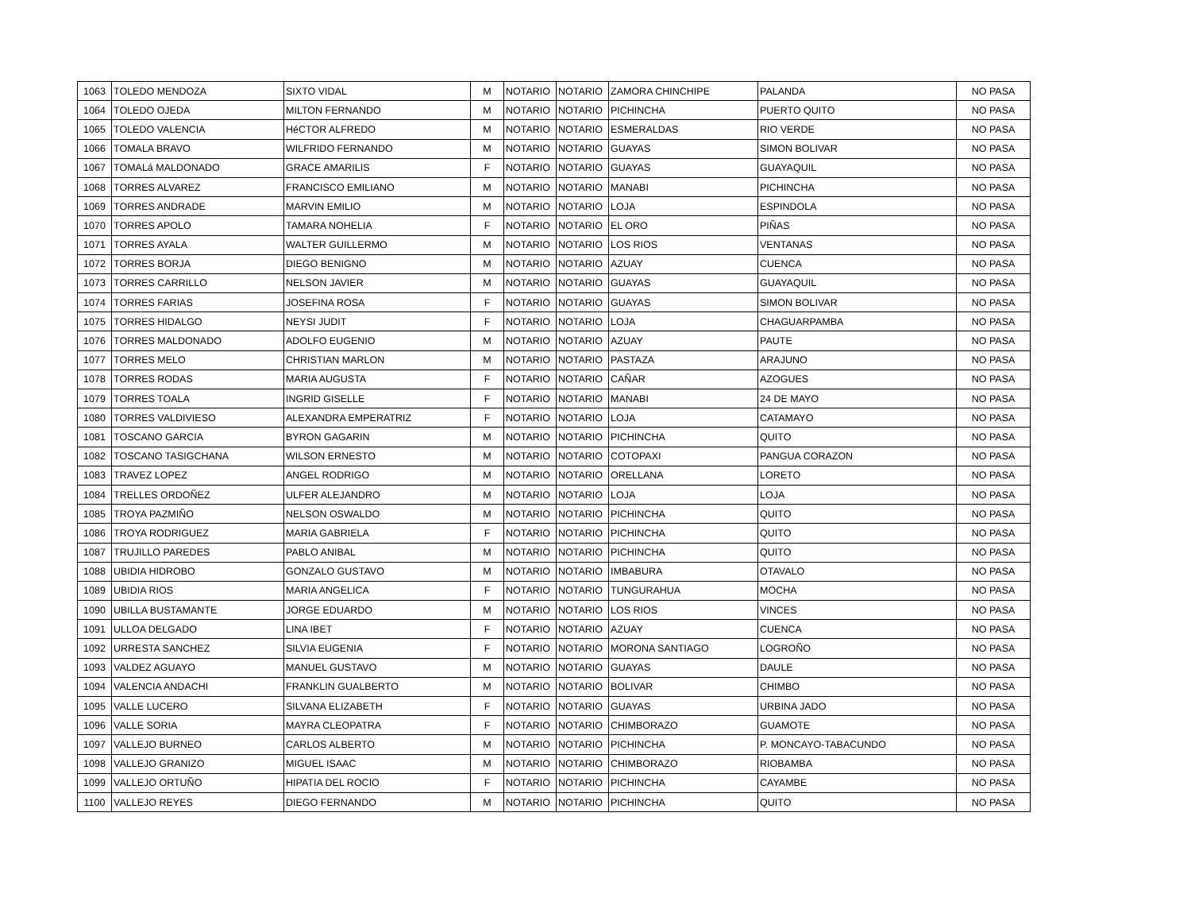| 1063 | TOLEDO MENDOZA | SIXTO VIDAL | M | NOTARIO | NOTARIO | ZAMORA CHINCHIPE | PALANDA | NO PASA |
| 1064 | TOLEDO OJEDA | MILTON FERNANDO | M | NOTARIO | NOTARIO | PICHINCHA | PUERTO QUITO | NO PASA |
| 1065 | TOLEDO VALENCIA | HéCTOR ALFREDO | M | NOTARIO | NOTARIO | ESMERALDAS | RIO VERDE | NO PASA |
| 1066 | TOMALA BRAVO | WILFRIDO FERNANDO | M | NOTARIO | NOTARIO | GUAYAS | SIMON BOLIVAR | NO PASA |
| 1067 | TOMALá MALDONADO | GRACE AMARILIS | F | NOTARIO | NOTARIO | GUAYAS | GUAYAQUIL | NO PASA |
| 1068 | TORRES ALVAREZ | FRANCISCO EMILIANO | M | NOTARIO | NOTARIO | MANABI | PICHINCHA | NO PASA |
| 1069 | TORRES ANDRADE | MARVIN EMILIO | M | NOTARIO | NOTARIO | LOJA | ESPINDOLA | NO PASA |
| 1070 | TORRES APOLO | TAMARA NOHELIA | F | NOTARIO | NOTARIO | EL ORO | PIÑAS | NO PASA |
| 1071 | TORRES AYALA | WALTER GUILLERMO | M | NOTARIO | NOTARIO | LOS RIOS | VENTANAS | NO PASA |
| 1072 | TORRES BORJA | DIEGO BENIGNO | M | NOTARIO | NOTARIO | AZUAY | CUENCA | NO PASA |
| 1073 | TORRES CARRILLO | NELSON JAVIER | M | NOTARIO | NOTARIO | GUAYAS | GUAYAQUIL | NO PASA |
| 1074 | TORRES FARIAS | JOSEFINA ROSA | F | NOTARIO | NOTARIO | GUAYAS | SIMON BOLIVAR | NO PASA |
| 1075 | TORRES HIDALGO | NEYSI JUDIT | F | NOTARIO | NOTARIO | LOJA | CHAGUARPAMBA | NO PASA |
| 1076 | TORRES MALDONADO | ADOLFO EUGENIO | M | NOTARIO | NOTARIO | AZUAY | PAUTE | NO PASA |
| 1077 | TORRES MELO | CHRISTIAN MARLON | M | NOTARIO | NOTARIO | PASTAZA | ARAJUNO | NO PASA |
| 1078 | TORRES RODAS | MARIA AUGUSTA | F | NOTARIO | NOTARIO | CAÑAR | AZOGUES | NO PASA |
| 1079 | TORRES TOALA | INGRID GISELLE | F | NOTARIO | NOTARIO | MANABI | 24 DE MAYO | NO PASA |
| 1080 | TORRES VALDIVIESO | ALEXANDRA EMPERATRIZ | F | NOTARIO | NOTARIO | LOJA | CATAMAYO | NO PASA |
| 1081 | TOSCANO GARCIA | BYRON GAGARIN | M | NOTARIO | NOTARIO | PICHINCHA | QUITO | NO PASA |
| 1082 | TOSCANO TASIGCHANA | WILSON ERNESTO | M | NOTARIO | NOTARIO | COTOPAXI | PANGUA CORAZON | NO PASA |
| 1083 | TRAVEZ LOPEZ | ANGEL RODRIGO | M | NOTARIO | NOTARIO | ORELLANA | LORETO | NO PASA |
| 1084 | TRELLES ORDOÑEZ | ULFER ALEJANDRO | M | NOTARIO | NOTARIO | LOJA | LOJA | NO PASA |
| 1085 | TROYA PAZMIÑO | NELSON OSWALDO | M | NOTARIO | NOTARIO | PICHINCHA | QUITO | NO PASA |
| 1086 | TROYA RODRIGUEZ | MARIA GABRIELA | F | NOTARIO | NOTARIO | PICHINCHA | QUITO | NO PASA |
| 1087 | TRUJILLO PAREDES | PABLO ANIBAL | M | NOTARIO | NOTARIO | PICHINCHA | QUITO | NO PASA |
| 1088 | UBIDIA HIDROBO | GONZALO GUSTAVO | M | NOTARIO | NOTARIO | IMBABURA | OTAVALO | NO PASA |
| 1089 | UBIDIA RIOS | MARIA ANGELICA | F | NOTARIO | NOTARIO | TUNGURAHUA | MOCHA | NO PASA |
| 1090 | UBILLA BUSTAMANTE | JORGE EDUARDO | M | NOTARIO | NOTARIO | LOS RIOS | VINCES | NO PASA |
| 1091 | ULLOA DELGADO | LINA IBET | F | NOTARIO | NOTARIO | AZUAY | CUENCA | NO PASA |
| 1092 | URRESTA SANCHEZ | SILVIA EUGENIA | F | NOTARIO | NOTARIO | MORONA SANTIAGO | LOGROÑO | NO PASA |
| 1093 | VALDEZ AGUAYO | MANUEL GUSTAVO | M | NOTARIO | NOTARIO | GUAYAS | DAULE | NO PASA |
| 1094 | VALENCIA ANDACHI | FRANKLIN GUALBERTO | M | NOTARIO | NOTARIO | BOLIVAR | CHIMBO | NO PASA |
| 1095 | VALLE LUCERO | SILVANA ELIZABETH | F | NOTARIO | NOTARIO | GUAYAS | URBINA JADO | NO PASA |
| 1096 | VALLE SORIA | MAYRA CLEOPATRA | F | NOTARIO | NOTARIO | CHIMBORAZO | GUAMOTE | NO PASA |
| 1097 | VALLEJO BURNEO | CARLOS ALBERTO | M | NOTARIO | NOTARIO | PICHINCHA | P. MONCAYO-TABACUNDO | NO PASA |
| 1098 | VALLEJO GRANIZO | MIGUEL ISAAC | M | NOTARIO | NOTARIO | CHIMBORAZO | RIOBAMBA | NO PASA |
| 1099 | VALLEJO ORTUÑO | HIPATIA DEL ROCIO | F | NOTARIO | NOTARIO | PICHINCHA | CAYAMBE | NO PASA |
| 1100 | VALLEJO REYES | DIEGO FERNANDO | M | NOTARIO | NOTARIO | PICHINCHA | QUITO | NO PASA |